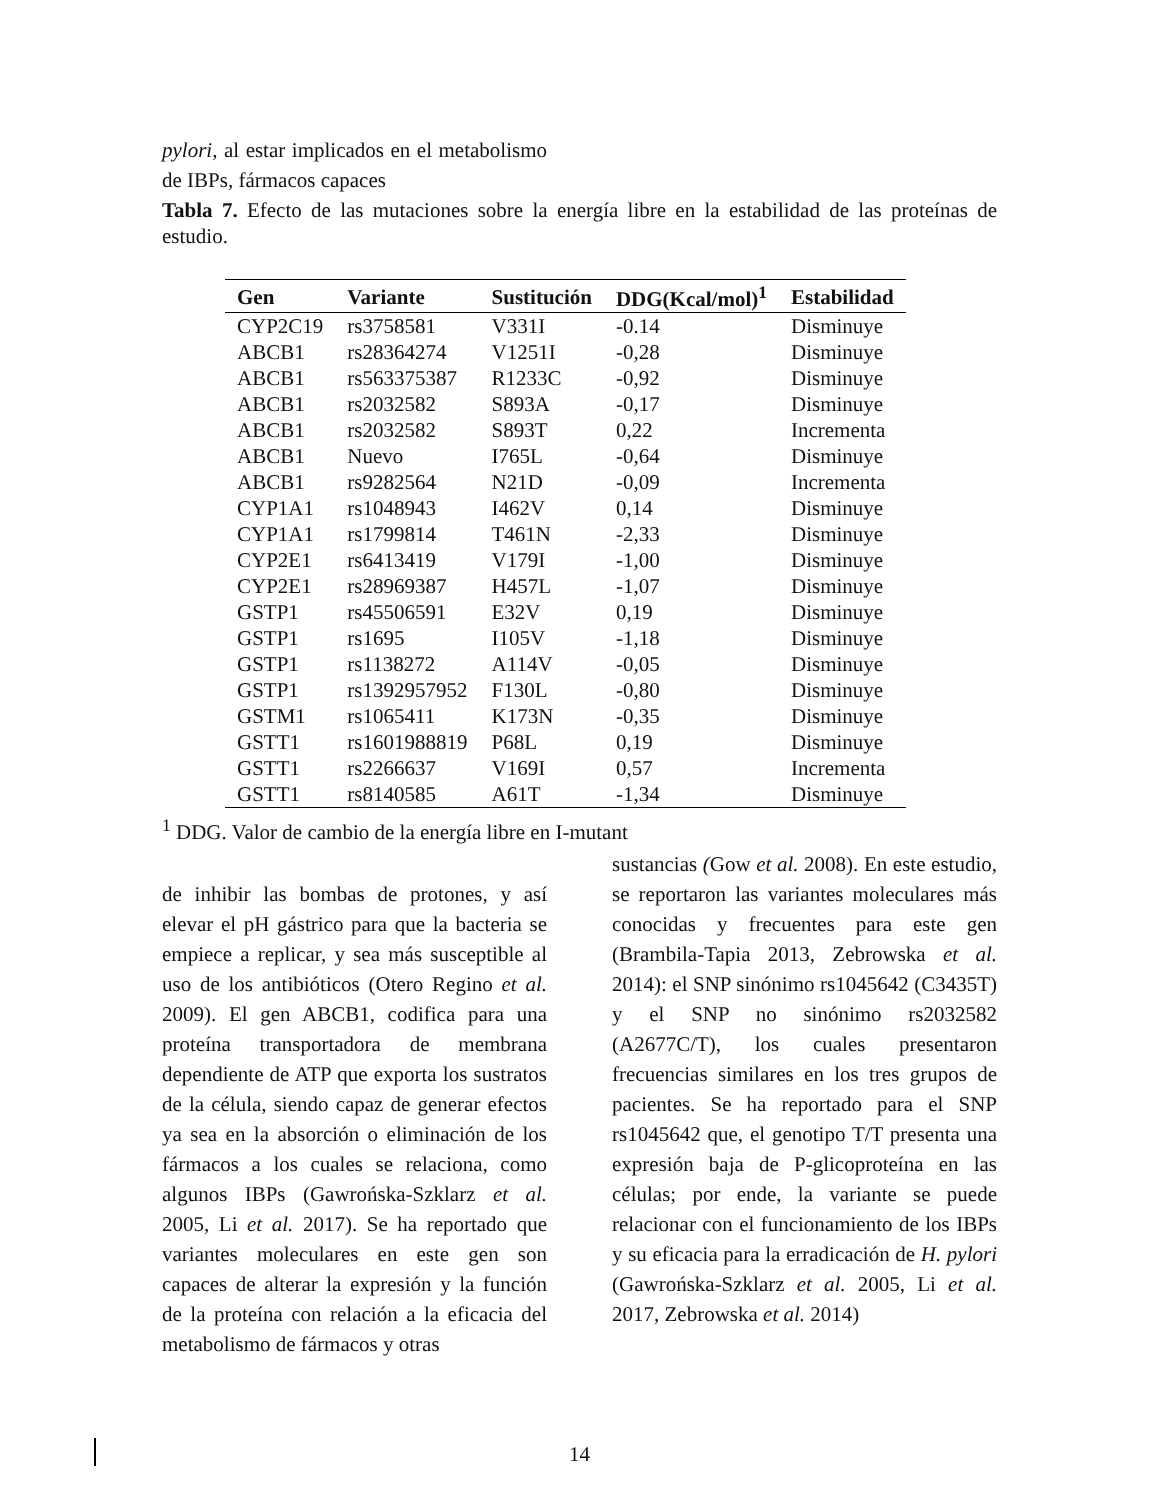pylori, al estar implicados en el metabolismo de IBPs, fármacos capaces
Tabla 7. Efecto de las mutaciones sobre la energía libre en la estabilidad de las proteínas de estudio.
| Gen | Variante | Sustitución | DDG(Kcal/mol)<sup>1</sup> | Estabilidad |
| --- | --- | --- | --- | --- |
| CYP2C19 | rs3758581 | V331I | -0.14 | Disminuye |
| ABCB1 | rs28364274 | V1251I | -0,28 | Disminuye |
| ABCB1 | rs563375387 | R1233C | -0,92 | Disminuye |
| ABCB1 | rs2032582 | S893A | -0,17 | Disminuye |
| ABCB1 | rs2032582 | S893T | 0,22 | Incrementa |
| ABCB1 | Nuevo | I765L | -0,64 | Disminuye |
| ABCB1 | rs9282564 | N21D | -0,09 | Incrementa |
| CYP1A1 | rs1048943 | I462V | 0,14 | Disminuye |
| CYP1A1 | rs1799814 | T461N | -2,33 | Disminuye |
| CYP2E1 | rs6413419 | V179I | -1,00 | Disminuye |
| CYP2E1 | rs28969387 | H457L | -1,07 | Disminuye |
| GSTP1 | rs45506591 | E32V | 0,19 | Disminuye |
| GSTP1 | rs1695 | I105V | -1,18 | Disminuye |
| GSTP1 | rs1138272 | A114V | -0,05 | Disminuye |
| GSTP1 | rs1392957952 | F130L | -0,80 | Disminuye |
| GSTM1 | rs1065411 | K173N | -0,35 | Disminuye |
| GSTT1 | rs1601988819 | P68L | 0,19 | Disminuye |
| GSTT1 | rs2266637 | V169I | 0,57 | Incrementa |
| GSTT1 | rs8140585 | A61T | -1,34 | Disminuye |
<sup>1</sup> DDG. Valor de cambio de la energía libre en I-mutant
de inhibir las bombas de protones, y así elevar el pH gástrico para que la bacteria se empiece a replicar, y sea más susceptible al uso de los antibióticos (Otero Regino et al. 2009). El gen ABCB1, codifica para una proteína transportadora de membrana dependiente de ATP que exporta los sustratos de la célula, siendo capaz de generar efectos ya sea en la absorción o eliminación de los fármacos a los cuales se relaciona, como algunos IBPs (Gawrońska-Szklarz et al. 2005, Li et al. 2017). Se ha reportado que variantes moleculares en este gen son capaces de alterar la expresión y la función de la proteína con relación a la eficacia del metabolismo de fármacos y otras
sustancias (Gow et al. 2008). En este estudio, se reportaron las variantes moleculares más conocidas y frecuentes para este gen (Brambila-Tapia 2013, Zebrowska et al. 2014): el SNP sinónimo rs1045642 (C3435T) y el SNP no sinónimo rs2032582 (A2677C/T), los cuales presentaron frecuencias similares en los tres grupos de pacientes. Se ha reportado para el SNP rs1045642 que, el genotipo T/T presenta una expresión baja de P-glicoproteína en las células; por ende, la variante se puede relacionar con el funcionamiento de los IBPs y su eficacia para la erradicación de H. pylori (Gawrońska-Szklarz et al. 2005, Li et al. 2017, Zebrowska et al. 2014)
14